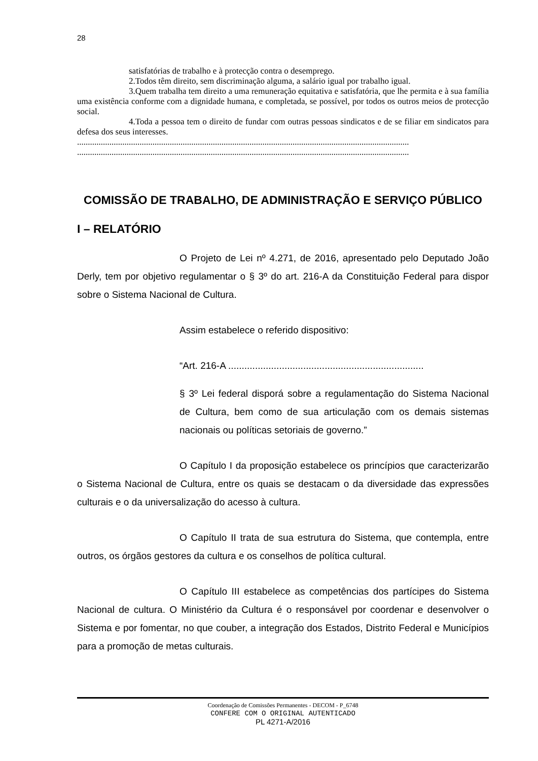28
satisfatórias de trabalho e à protecção contra o desemprego.
2.Todos têm direito, sem discriminação alguma, a salário igual por trabalho igual.
3.Quem trabalha tem direito a uma remuneração equitativa e satisfatória, que lhe permita e à sua família uma existência conforme com a dignidade humana, e completada, se possível, por todos os outros meios de protecção social.
4.Toda a pessoa tem o direito de fundar com outras pessoas sindicatos e de se filiar em sindicatos para defesa dos seus interesses.
..........................................................................................................................................................
..........................................................................................................................................................
COMISSÃO DE TRABALHO, DE ADMINISTRAÇÃO E SERVIÇO PÚBLICO
I – RELATÓRIO
O Projeto de Lei nº 4.271, de 2016, apresentado pelo Deputado João Derly, tem por objetivo regulamentar o § 3º do art. 216-A da Constituição Federal para dispor sobre o Sistema Nacional de Cultura.
Assim estabelece o referido dispositivo:
“Art. 216-A .........................................................................
§ 3º Lei federal disporá sobre a regulamentação do Sistema Nacional de Cultura, bem como de sua articulação com os demais sistemas nacionais ou políticas setoriais de governo.”
O Capítulo I da proposição estabelece os princípios que caracterizarão o Sistema Nacional de Cultura, entre os quais se destacam o da diversidade das expressões culturais e o da universalização do acesso à cultura.
O Capítulo II trata de sua estrutura do Sistema, que contempla, entre outros, os órgãos gestores da cultura e os conselhos de política cultural.
O Capítulo III estabelece as competências dos partícipes do Sistema Nacional de cultura. O Ministério da Cultura é o responsável por coordenar e desenvolver o Sistema e por fomentar, no que couber, a integração dos Estados, Distrito Federal e Municípios para a promoção de metas culturais.
Coordenação de Comissões Permanentes - DECOM - P_6748
CONFERE COM O ORIGINAL AUTENTICADO
PL 4271-A/2016